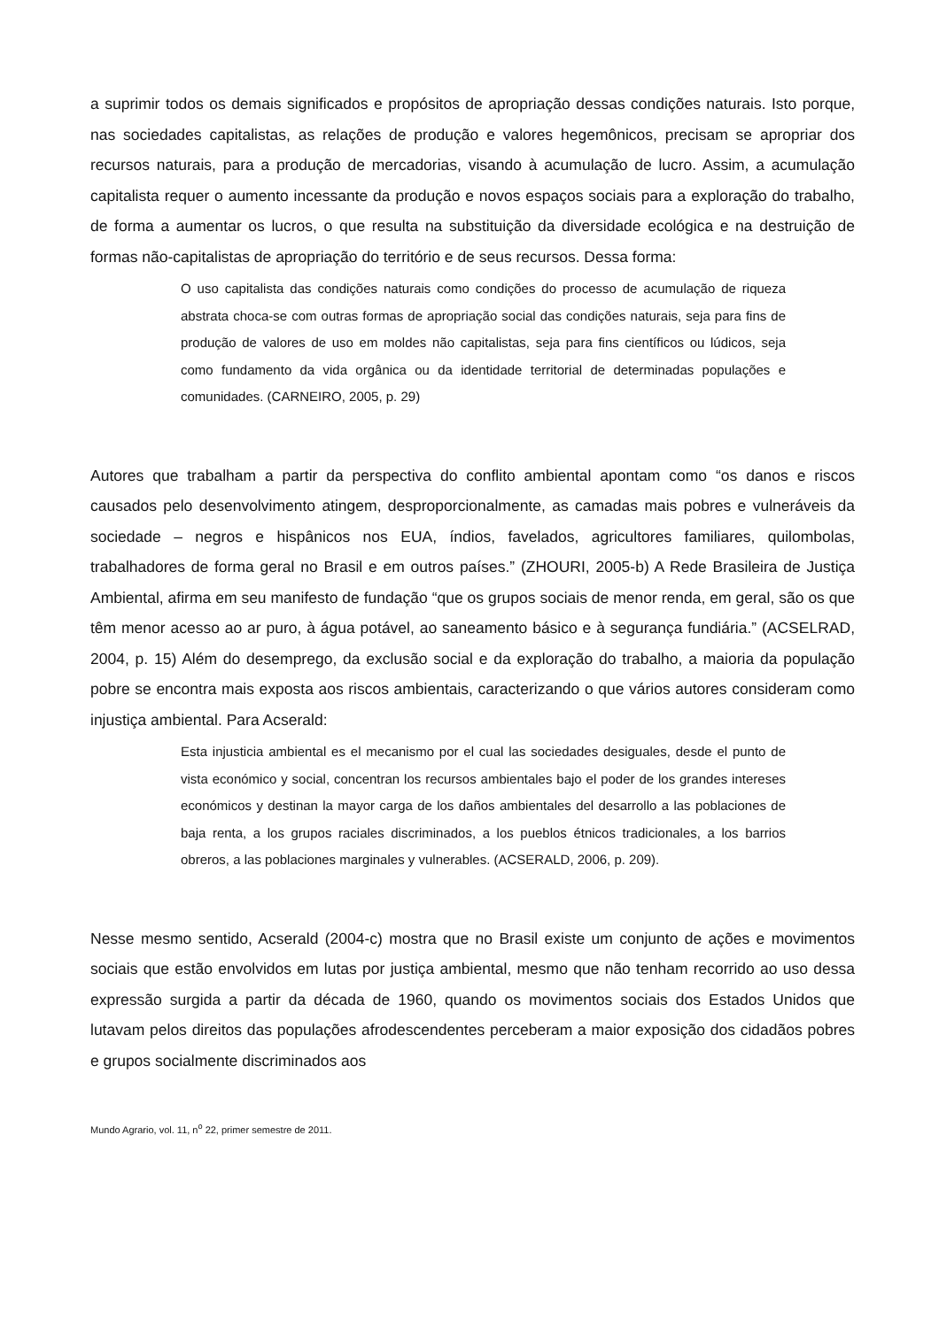a suprimir todos os demais significados e propósitos de apropriação dessas condições naturais. Isto porque, nas sociedades capitalistas, as relações de produção e valores hegemônicos, precisam se apropriar dos recursos naturais, para a produção de mercadorias, visando à acumulação de lucro. Assim, a acumulação capitalista requer o aumento incessante da produção e novos espaços sociais para a exploração do trabalho, de forma a aumentar os lucros, o que resulta na substituição da diversidade ecológica e na destruição de formas não-capitalistas de apropriação do território e de seus recursos. Dessa forma:
O uso capitalista das condições naturais como condições do processo de acumulação de riqueza abstrata choca-se com outras formas de apropriação social das condições naturais, seja para fins de produção de valores de uso em moldes não capitalistas, seja para fins científicos ou lúdicos, seja como fundamento da vida orgânica ou da identidade territorial de determinadas populações e comunidades. (CARNEIRO, 2005, p. 29)
Autores que trabalham a partir da perspectiva do conflito ambiental apontam como “os danos e riscos causados pelo desenvolvimento atingem, desproporcionalmente, as camadas mais pobres e vulneráveis da sociedade – negros e hispânicos nos EUA, índios, favelados, agricultores familiares, quilombolas, trabalhadores de forma geral no Brasil e em outros países.” (ZHOURI, 2005-b) A Rede Brasileira de Justiça Ambiental, afirma em seu manifesto de fundação “que os grupos sociais de menor renda, em geral, são os que têm menor acesso ao ar puro, à água potável, ao saneamento básico e à segurança fundiária.” (ACSELRAD, 2004, p. 15) Além do desemprego, da exclusão social e da exploração do trabalho, a maioria da população pobre se encontra mais exposta aos riscos ambientais, caracterizando o que vários autores consideram como injustiça ambiental. Para Acserald:
Esta injusticia ambiental es el mecanismo por el cual las sociedades desiguales, desde el punto de vista económico y social, concentran los recursos ambientales bajo el poder de los grandes intereses económicos y destinan la mayor carga de los daños ambientales del desarrollo a las poblaciones de baja renta, a los grupos raciales discriminados, a los pueblos étnicos tradicionales, a los barrios obreros, a las poblaciones marginales y vulnerables. (ACSERALD, 2006, p. 209).
Nesse mesmo sentido, Acserald (2004-c) mostra que no Brasil existe um conjunto de ações e movimentos sociais que estão envolvidos em lutas por justiça ambiental, mesmo que não tenham recorrido ao uso dessa expressão surgida a partir da década de 1960, quando os movimentos sociais dos Estados Unidos que lutavam pelos direitos das populações afrodescendentes perceberam a maior exposição dos cidadãos pobres e grupos socialmente discriminados aos
Mundo Agrario, vol. 11, n<sup>o</sup> 22, primer semestre de 2011.